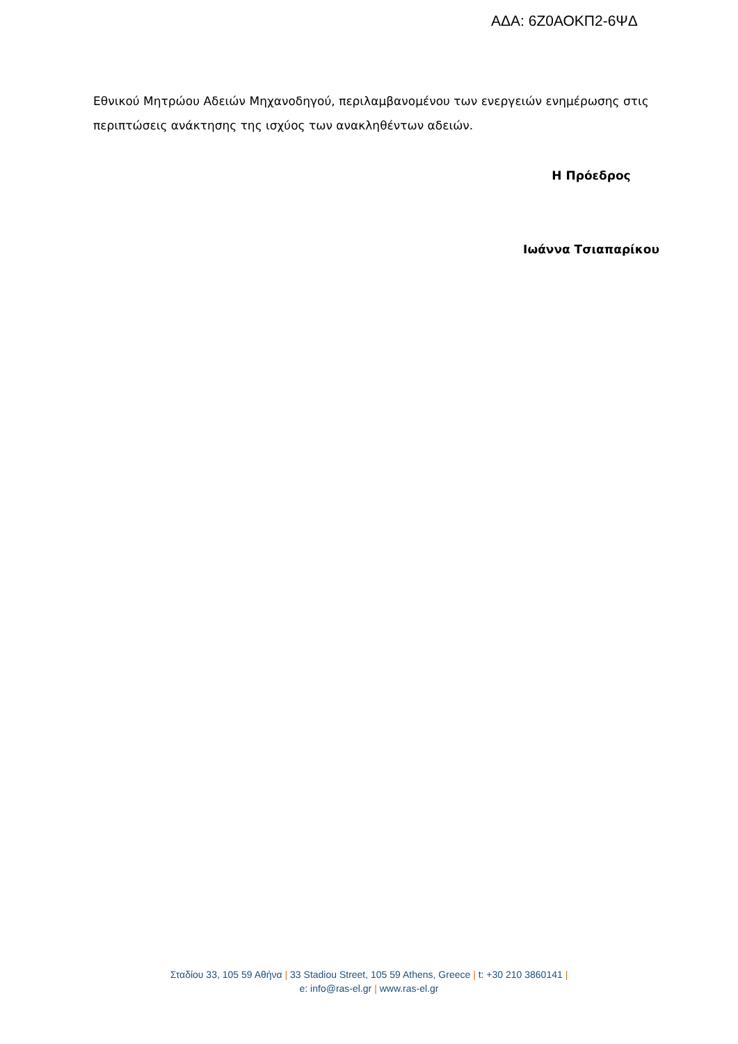ΑΔΑ: 6Ζ0ΑΟΚΠ2-6ΨΔ
Εθνικού Μητρώου Αδειών Μηχανοδηγού, περιλαμβανομένου των ενεργειών ενημέρωσης στις περιπτώσεις ανάκτησης της ισχύος των ανακληθέντων αδειών.
Η Πρόεδρος
Ιωάννα Τσιαπαρίκου
Σταδίου 33, 105 59 Αθήνα | 33 Stadiou Street, 105 59 Athens, Greece | t: +30 210 3860141 |
e: info@ras-el.gr | www.ras-el.gr